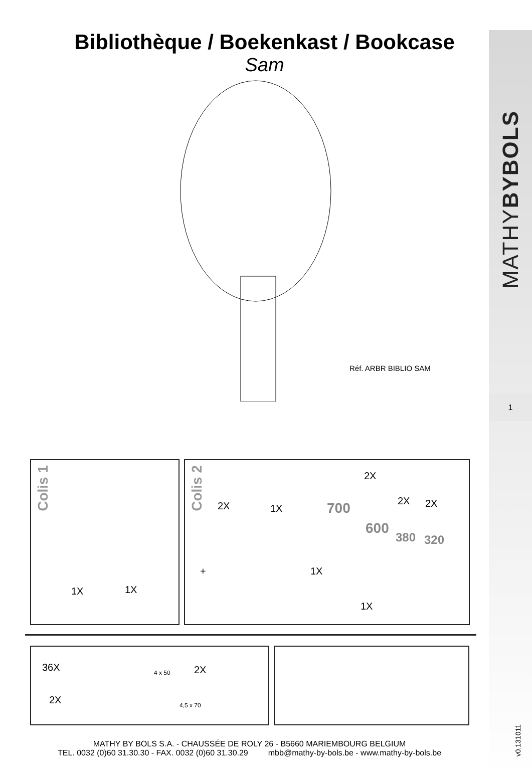MATHYBYBOLS
1
v0.131011
Bibliothèque / Boekenkast / Bookcase
Sam
Réf. ARBR BIBLIO SAM
Colis 1
1X 1X
Colis 2
2X 1X
1X
2X
2X 2X
1X
+
700
600
380 320
36X 4 x 50 2X
2X 4,5 x 70
MATHY BY BOLS S.A. - CHAUSSÉE DE ROLY 26 - B5660 MARIEMBOURG BELGIUM
TEL. 0032 (0)60 31.30.30 - FAX. 0032 (0)60 31.30.29 mbb@mathy-by-bols.be - www.mathy-by-bols.be